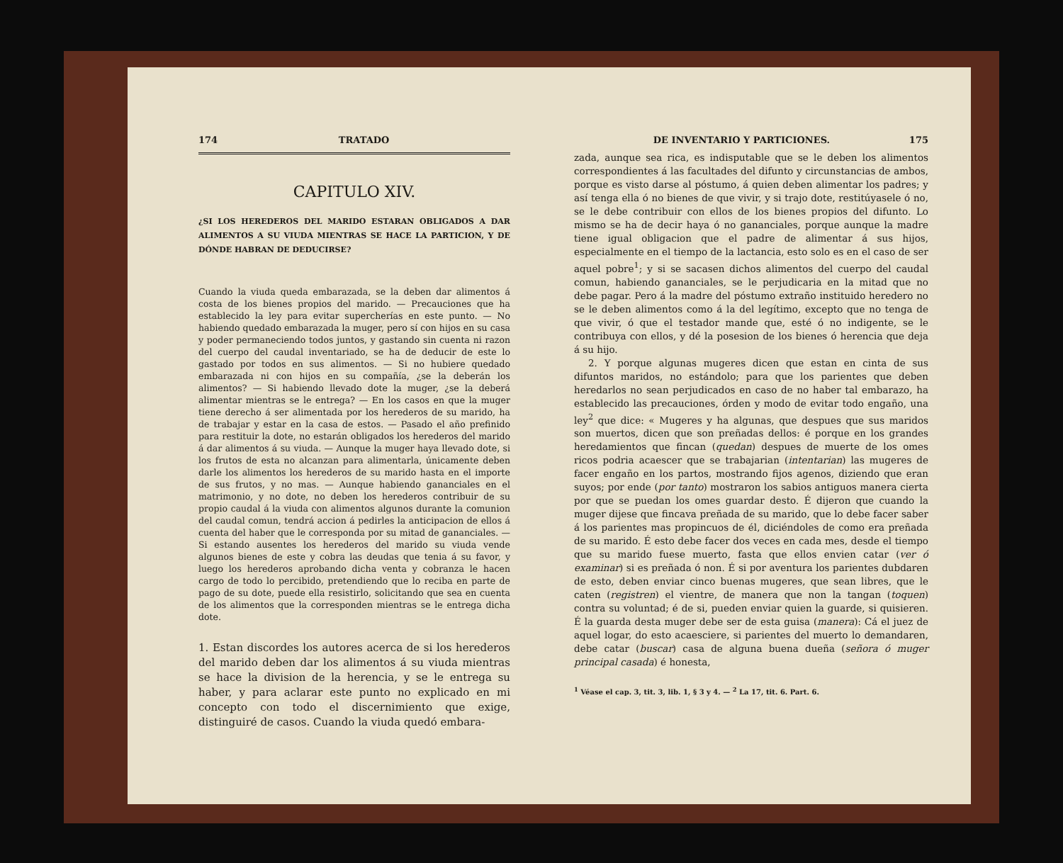174 TRATADO
CAPITULO XIV.
¿SI LOS HEREDEROS DEL MARIDO ESTARAN OBLIGADOS A DAR ALIMENTOS A SU VIUDA MIENTRAS SE HACE LA PARTICION, Y DE DÓNDE HABRAN DE DEDUCIRSE?
Cuando la viuda queda embarazada, se la deben dar alimentos á costa de los bienes propios del marido. — Precauciones que ha establecido la ley para evitar supercherías en este punto. — No habiendo quedado embarazada la muger, pero sí con hijos en su casa y poder permaneciendo todos juntos, y gastando sin cuenta ni razon del cuerpo del caudal inventariado, se ha de deducir de este lo gastado por todos en sus alimentos. — Si no hubiere quedado embarazada ni con hijos en su compañía, ¿se la deberán los alimentos? — Si habiendo llevado dote la muger, ¿se la deberá alimentar mientras se le entrega? — En los casos en que la muger tiene derecho á ser alimentada por los herederos de su marido, ha de trabajar y estar en la casa de estos. — Pasado el año prefinido para restituir la dote, no estarán obligados los herederos del marido á dar alimentos á su viuda. — Aunque la muger haya llevado dote, si los frutos de esta no alcanzan para alimentarla, únicamente deben darle los alimentos los herederos de su marido hasta en el importe de sus frutos, y no mas. — Aunque habiendo gananciales en el matrimonio, y no dote, no deben los herederos contribuir de su propio caudal á la viuda con alimentos algunos durante la comunion del caudal comun, tendrá accion á pedirles la anticipacion de ellos á cuenta del haber que le corresponda por su mitad de gananciales. — Si estando ausentes los herederos del marido su viuda vende algunos bienes de este y cobra las deudas que tenia á su favor, y luego los herederos aprobando dicha venta y cobranza le hacen cargo de todo lo percibido, pretendiendo que lo reciba en parte de pago de su dote, puede ella resistirlo, solicitando que sea en cuenta de los alimentos que la corresponden mientras se le entrega dicha dote.
1. Estan discordes los autores acerca de si los herederos del marido deben dar los alimentos á su viuda mientras se hace la division de la herencia, y se le entrega su haber, y para aclarar este punto no explicado en mi concepto con todo el discernimiento que exige, distinguiré de casos. Cuando la viuda quedó embara-
DE INVENTARIO Y PARTICIONES. 175
zada, aunque sea rica, es indisputable que se le deben los alimentos correspondientes á las facultades del difunto y circunstancias de ambos, porque es visto darse al póstumo, á quien deben alimentar los padres; y así tenga ella ó no bienes de que vivir, y si trajo dote, restitúyasele ó no, se le debe contribuir con ellos de los bienes propios del difunto. Lo mismo se ha de decir haya ó no gananciales, porque aunque la madre tiene igual obligacion que el padre de alimentar á sus hijos, especialmente en el tiempo de la lactancia, esto solo es en el caso de ser aquel pobre<sup>1</sup>; y si se sacasen dichos alimentos del cuerpo del caudal comun, habiendo gananciales, se le perjudicaria en la mitad que no debe pagar. Pero á la madre del póstumo extraño instituido heredero no se le deben alimentos como á la del legítimo, excepto que no tenga de que vivir, ó que el testador mande que, esté ó no indigente, se le contribuya con ellos, y dé la posesion de los bienes ó herencia que deja á su hijo.
2. Y porque algunas mugeres dicen que estan en cinta de sus difuntos maridos, no estándolo; para que los parientes que deben heredarlos no sean perjudicados en caso de no haber tal embarazo, ha establecido las precauciones, órden y modo de evitar todo engaño, una ley<sup>2</sup> que dice: « Mugeres y ha algunas, que despues que sus maridos son muertos, dicen que son preñadas dellos: é porque en los grandes heredamientos que fincan (quedan) despues de muerte de los omes ricos podria acaescer que se trabajarian (intentarian) las mugeres de facer engaño en los partos, mostrando fijos agenos, diziendo que eran suyos; por ende (por tanto) mostraron los sabios antiguos manera cierta por que se puedan los omes guardar desto. É dijeron que cuando la muger dijese que fincava preñada de su marido, que lo debe facer saber á los parientes mas propincuos de él, diciéndoles de como era preñada de su marido. É esto debe facer dos veces en cada mes, desde el tiempo que su marido fuese muerto, fasta que ellos envien catar (ver ó examinar) si es preñada ó non. É si por aventura los parientes dubdaren de esto, deben enviar cinco buenas mugeres, que sean libres, que le caten (registren) el vientre, de manera que non la tangan (toquen) contra su voluntad; é de si, pueden enviar quien la guarde, si quisieren. É la guarda desta muger debe ser de esta guisa (manera): Cá el juez de aquel logar, do esto acaesciere, si parientes del muerto lo demandaren, debe catar (buscar) casa de alguna buena dueña (señora ó muger principal casada) é honesta,
<sup>1</sup> Véase el cap. 3, tit. 3, lib. 1, § 3 y 4. — <sup>2</sup> La 17, tit. 6. Part. 6.